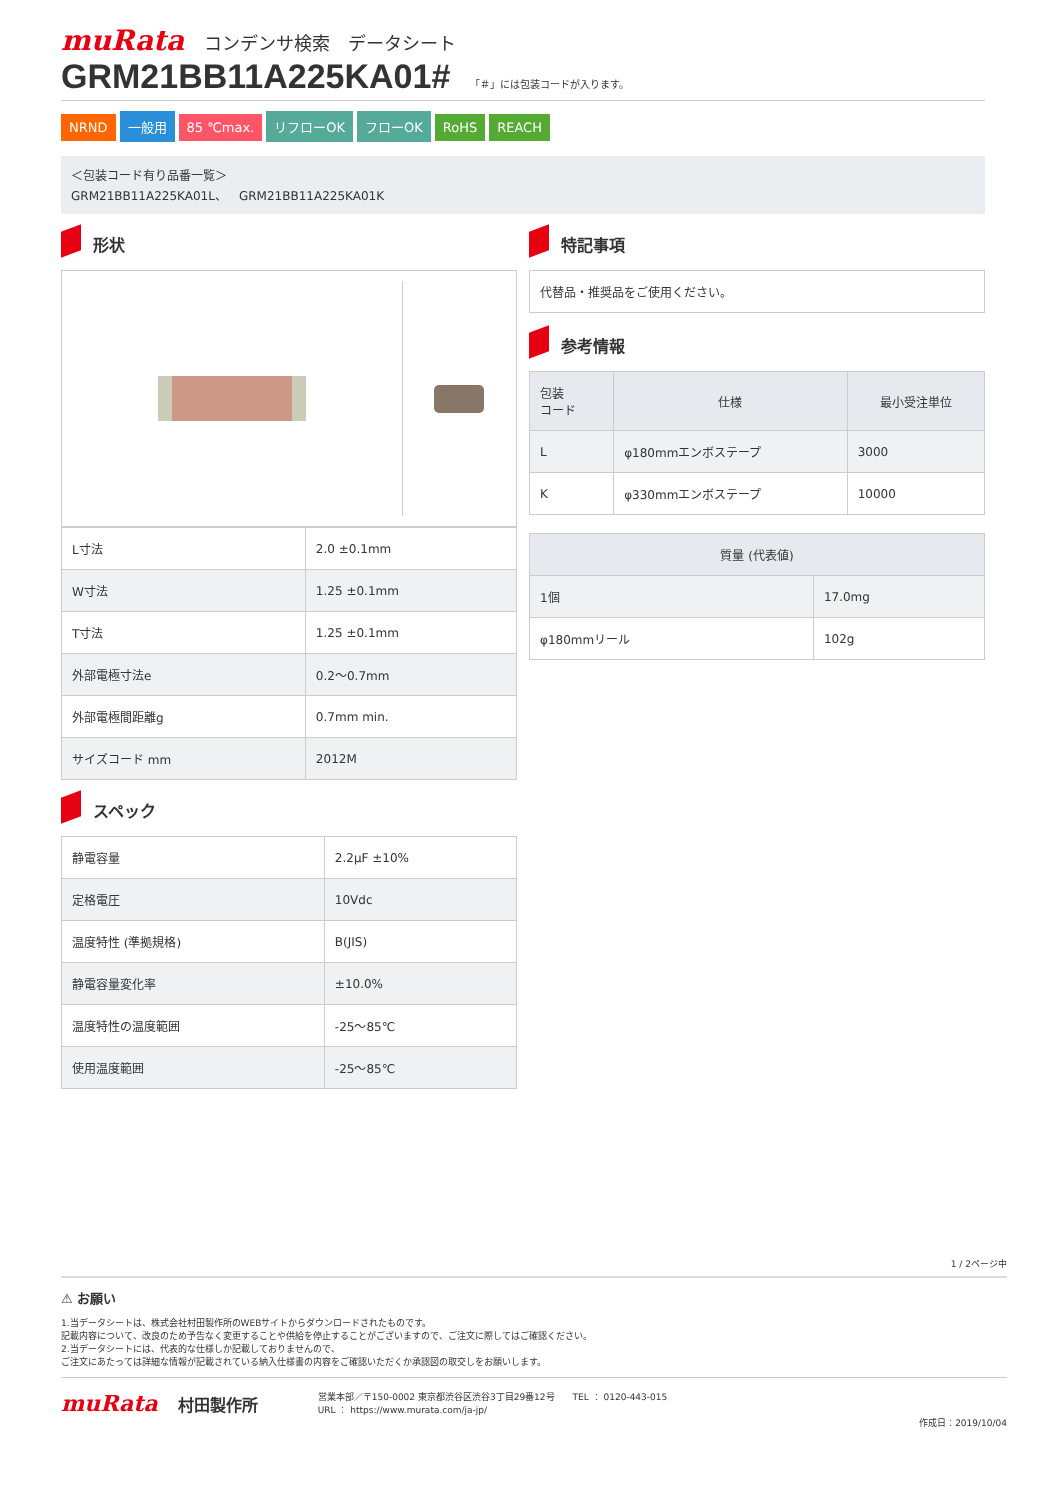muRata コンデンサ検索　データシート
GRM21BB11A225KA01#
「＃」には包装コードが入ります。
NRND 一般用 85 ℃max. リフローOK フローOK RoHS REACH
＜包装コード有り品番一覧＞
GRM21BB11A225KA01L、　GRM21BB11A225KA01K
形状
| L寸法 | 2.0 ±0.1mm |
| W寸法 | 1.25 ±0.1mm |
| T寸法 | 1.25 ±0.1mm |
| 外部電極寸法e | 0.2～0.7mm |
| 外部電極間距離g | 0.7mm min. |
| サイズコード mm | 2012M |
スペック
| 静電容量 | 2.2μF ±10% |
| 定格電圧 | 10Vdc |
| 温度特性 (準拠規格) | B(JIS) |
| 静電容量変化率 | ±10.0% |
| 温度特性の温度範囲 | -25～85℃ |
| 使用温度範囲 | -25～85℃ |
特記事項
代替品・推奨品をご使用ください。
参考情報
| 包装 コード | 仕様 | 最小受注単位 |
| --- | --- | --- |
| L | φ180mmエンボステープ | 3000 |
| K | φ330mmエンボステープ | 10000 |
| 質量 (代表値) | |
| --- | --- |
| 1個 | 17.0mg |
| φ180mmリール | 102g |
1 / 2ページ中
⚠ お願い
1.当データシートは、株式会社村田製作所のWEBサイトからダウンロードされたものです。
記載内容について、改良のため予告なく変更することや供給を停止することがございますので、ご注文に際してはご確認ください。
2.当データシートには、代表的な仕様しか記載しておりませんので、
ご注文にあたっては詳細な情報が記載されている納入仕様書の内容をご確認いただくか承認図の取交しをお願いします。
muRata 村田製作所
営業本部／〒150-0002 東京都渋谷区渋谷3丁目29番12号　　TEL ： 0120-443-015
URL ： https://www.murata.com/ja-jp/
作成日：2019/10/04